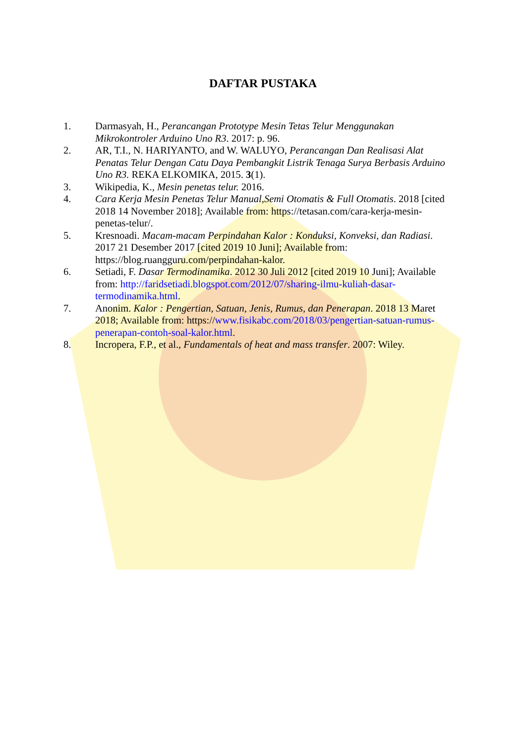DAFTAR PUSTAKA
1. Darmasyah, H., Perancangan Prototype Mesin Tetas Telur Menggunakan Mikrokontroler Arduino Uno R3. 2017: p. 96.
2. AR, T.I., N. HARIYANTO, and W. WALUYO, Perancangan Dan Realisasi Alat Penatas Telur Dengan Catu Daya Pembangkit Listrik Tenaga Surya Berbasis Arduino Uno R3. REKA ELKOMIKA, 2015. 3(1).
3. Wikipedia, K., Mesin penetas telur. 2016.
4. Cara Kerja Mesin Penetas Telur Manual,Semi Otomatis & Full Otomatis. 2018 [cited 2018 14 November 2018]; Available from: https://tetasan.com/cara-kerja-mesin-penetas-telur/.
5. Kresnoadi. Macam-macam Perpindahan Kalor : Konduksi, Konveksi, dan Radiasi. 2017 21 Desember 2017 [cited 2019 10 Juni]; Available from: https://blog.ruangguru.com/perpindahan-kalor.
6. Setiadi, F. Dasar Termodinamika. 2012 30 Juli 2012 [cited 2019 10 Juni]; Available from: http://faridsetiadi.blogspot.com/2012/07/sharing-ilmu-kuliah-dasar-termodinamika.html.
7. Anonim. Kalor : Pengertian, Satuan, Jenis, Rumus, dan Penerapan. 2018 13 Maret 2018; Available from: https://www.fisikabc.com/2018/03/pengertian-satuan-rumus-penerapan-contoh-soal-kalor.html.
8. Incropera, F.P., et al., Fundamentals of heat and mass transfer. 2007: Wiley.